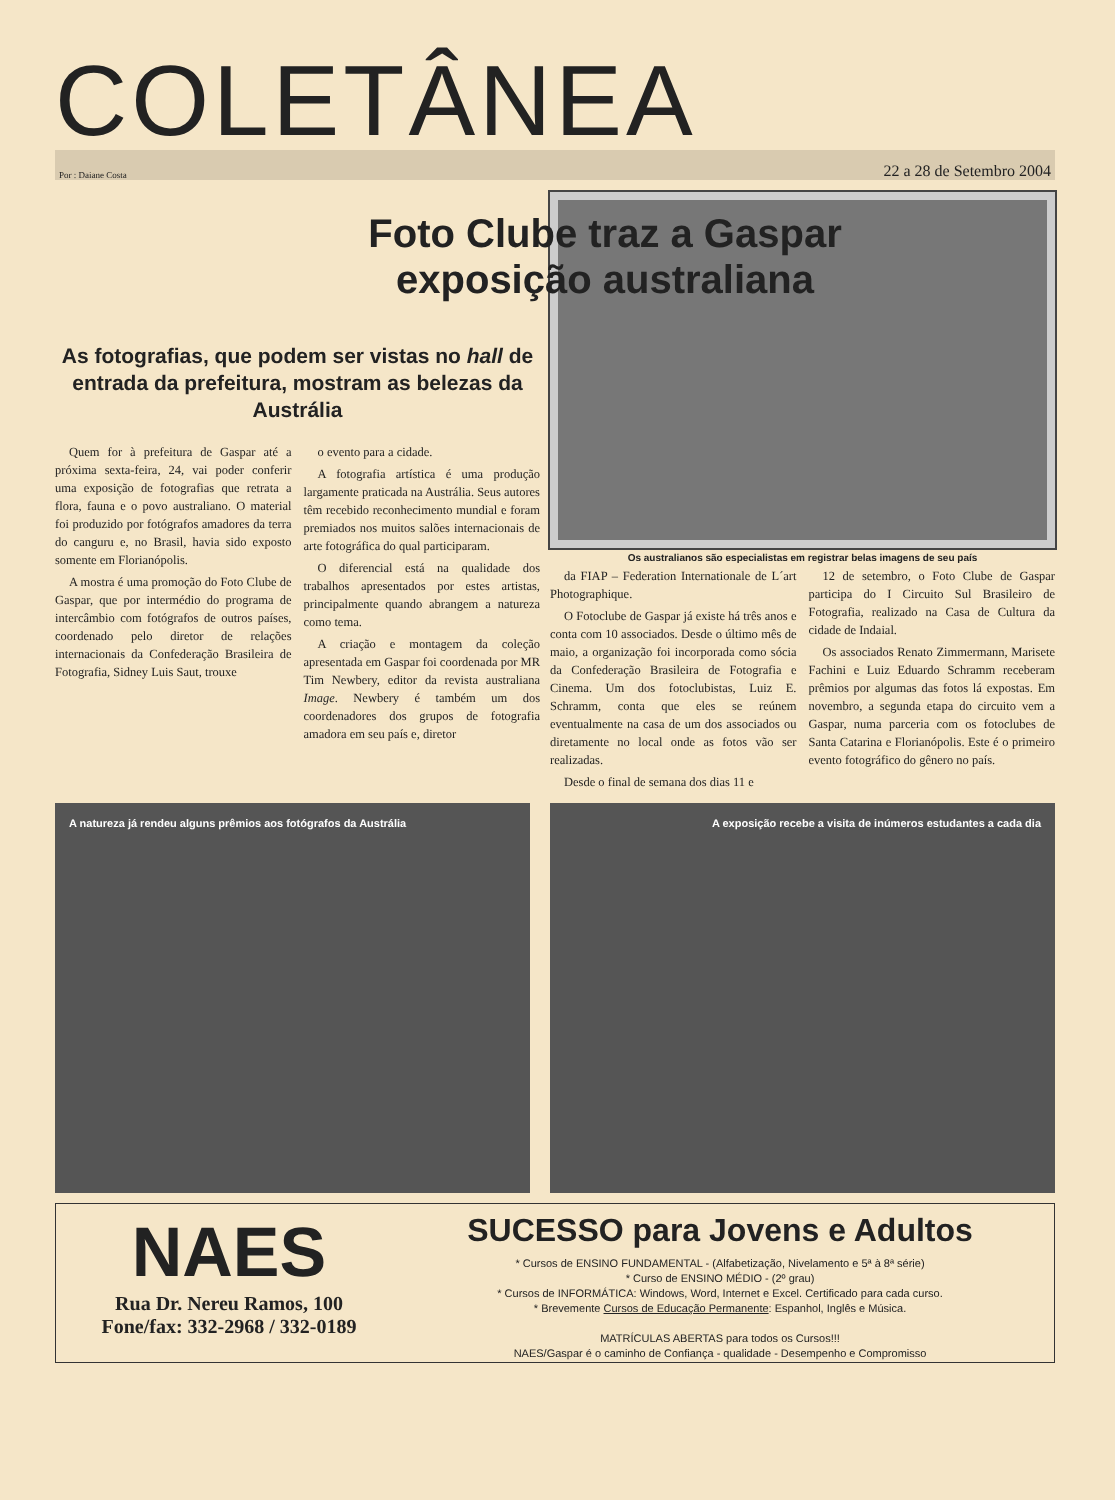COLETÂNEA
Por : Daiane Costa 22 a 28 de Setembro 2004
Foto Clube traz a Gaspar
exposição australiana
As fotografias, que podem ser vistas no hall de entrada da prefeitura, mostram as belezas da Austrália
Quem for à prefeitura de Gaspar até a próxima sexta-feira, 24, vai poder conferir uma exposição de fotografias que retrata a flora, fauna e o povo australiano. O material foi produzido por fotógrafos amadores da terra do canguru e, no Brasil, havia sido exposto somente em Florianópolis.
A mostra é uma promoção do Foto Clube de Gaspar, que por intermédio do programa de intercâmbio com fotógrafos de outros países, coordenado pelo diretor de relações internacionais da Confederação Brasileira de Fotografia, Sidney Luis Saut, trouxe
o evento para a cidade.
A fotografia artística é uma produção largamente praticada na Austrália. Seus autores têm recebido reconhecimento mundial e foram premiados nos muitos salões internacionais de arte fotográfica do qual participaram.
O diferencial está na qualidade dos trabalhos apresentados por estes artistas, principalmente quando abrangem a natureza como tema.
A criação e montagem da coleção apresentada em Gaspar foi coordenada por MR Tim Newbery, editor da revista australiana Image. Newbery é também um dos coordenadores dos grupos de fotografia amadora em seu país e, diretor
Os australianos são especialistas em registrar belas imagens de seu país
da FIAP – Federation Internationale de L´art Photographique.
O Fotoclube de Gaspar já existe há três anos e conta com 10 associados. Desde o último mês de maio, a organização foi incorporada como sócia da Confederação Brasileira de Fotografia e Cinema. Um dos fotoclubistas, Luiz E. Schramm, conta que eles se reúnem eventualmente na casa de um dos associados ou diretamente no local onde as fotos vão ser realizadas.
Desde o final de semana dos dias 11 e
12 de setembro, o Foto Clube de Gaspar participa do I Circuito Sul Brasileiro de Fotografia, realizado na Casa de Cultura da cidade de Indaial.
Os associados Renato Zimmermann, Marisete Fachini e Luiz Eduardo Schramm receberam prêmios por algumas das fotos lá expostas. Em novembro, a segunda etapa do circuito vem a Gaspar, numa parceria com os fotoclubes de Santa Catarina e Florianópolis. Este é o primeiro evento fotográfico do gênero no país.
A natureza já rendeu alguns prêmios aos fotógrafos da Austrália A exposição recebe a visita de inúmeros estudantes a cada dia
NAES
Rua Dr. Nereu Ramos, 100
Fone/fax: 332-2968 / 332-0189
SUCESSO para Jovens e Adultos
* Cursos de ENSINO FUNDAMENTAL - (Alfabetização, Nivelamento e 5ª à 8ª série)
* Curso de ENSINO MÉDIO - (2º grau)
* Cursos de INFORMÁTICA: Windows, Word, Internet e Excel. Certificado para cada curso.
* Brevemente Cursos de Educação Permanente: Espanhol, Inglês e Música.
MATRÍCULAS ABERTAS para todos os Cursos!!!
NAES/Gaspar é o caminho de Confiança - qualidade - Desempenho e Compromisso